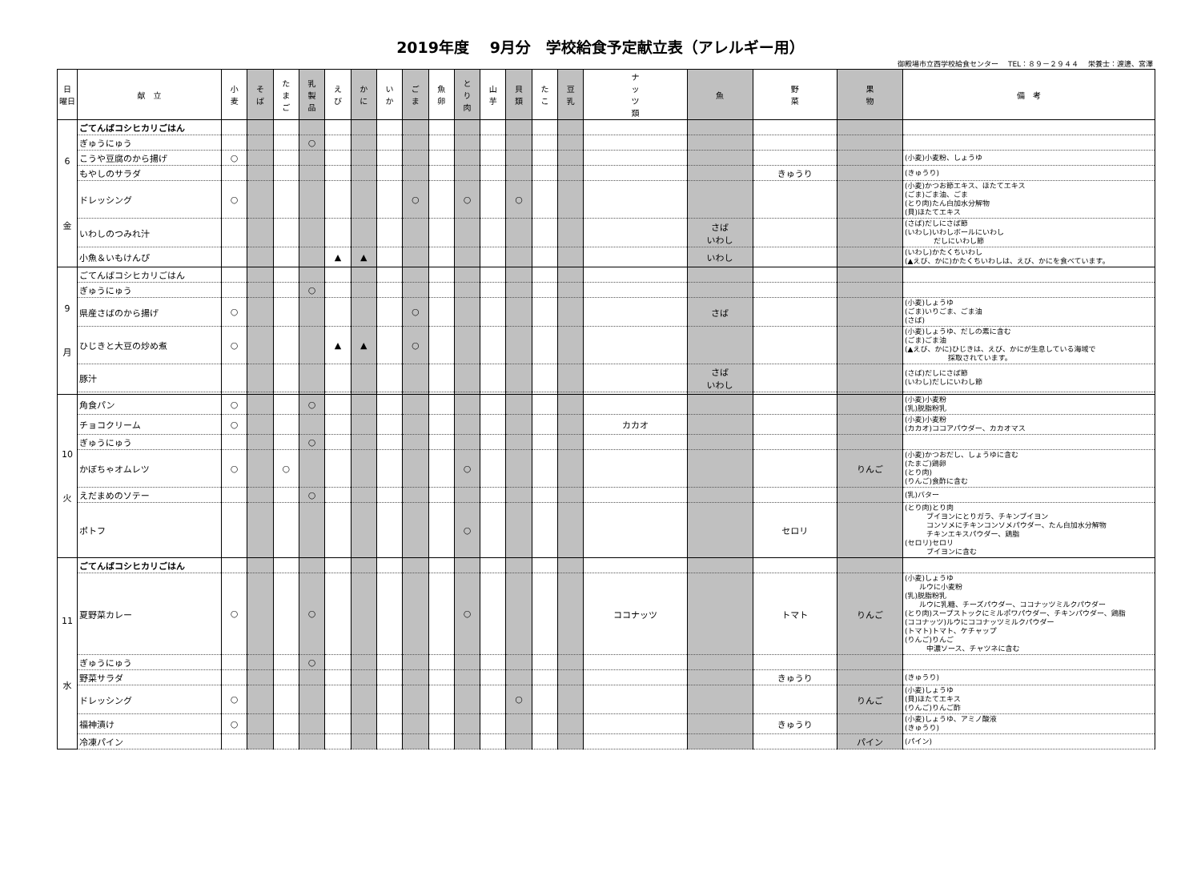2019年度　 9月分　学校給食予定献立表（アレルギー用）
御殿場市立西学校給食センター　 TEL：８９－２９４４　 栄養士：渡邊、宮澤
| 日 曜日 | 献 立 | 小 麦 | そ ば | た ま ご | 乳 製 品 | え び | か に | い か | ご ま | 魚 卵 | と り 肉 | 山 芋 | 貝 類 | た こ | 豆 乳 | ナ ッ ツ 類 | 魚 | 野 菜 | 果 物 | 備 考 |
| --- | --- | --- | --- | --- | --- | --- | --- | --- | --- | --- | --- | --- | --- | --- | --- | --- | --- | --- | --- | --- |
| 6 金 | ごてんばコシヒカリごはん | | | | | | | | | | | | | | | | | | | |
| | ぎゅうにゅう | | | | ○ | | | | | | | | | | | | | | | |
| | こうや豆腐のから揚げ | ○ | | | | | | | | | | | | | | | | | | (小麦)小麦粉、しょうゆ |
| | もやしのサラダ | | | | | | | | | | | | | | | | | きゅうり | | (きゅうり) |
| | ドレッシング | ○ | | | | | | | ○ | | ○ | | ○ | | | | | | | (小麦)かつお節エキス、ほたてエキス (ごま)ごま油、ごま (とり肉)たん白加水分解物 (貝)ほたてエキス |
| | いわしのつみれ汁 | | | | | | | | | | | | | | | | さば いわし | | | (さば)だしにさば節 (いわし)いわしボールにいわし だしにいわし節 |
| | 小魚＆いもけんぴ | | | | | ▲ | ▲ | | | | | | | | | | いわし | | | (いわし)かたくちいわし (▲えび、かに)かたくちいわしは、えび、かにを食べています。 |
| 9 月 | ごてんばコシヒカリごはん | | | | | | | | | | | | | | | | | | | |
| | ぎゅうにゅう | | | | ○ | | | | | | | | | | | | | | | |
| | 県産さばのから揚げ | ○ | | | | | | | ○ | | | | | | | | さば | | | (小麦)しょうゆ (ごま)いりごま、ごま油 (さば) |
| | ひじきと大豆の炒め煮 | ○ | | | | ▲ | ▲ | | ○ | | | | | | | | | | | (小麦)しょうゆ、だしの素に含む (ごま)ごま油 (▲えび、かに)ひじきは、えび、かにが生息している海域で 採取されています。 |
| | 豚汁 | | | | | | | | | | | | | | | | さば いわし | | | (さば)だしにさば節 (いわし)だしにいわし節 |
| 10 火 | 角食パン | ○ | | | ○ | | | | | | | | | | | | | | | (小麦)小麦粉 (乳)脱脂粉乳 |
| | チョコクリーム | ○ | | | | | | | | | | | | | | カカオ | | | | (小麦)小麦粉 (カカオ)ココアパウダー、カカオマス |
| | ぎゅうにゅう | | | | ○ | | | | | | | | | | | | | | | |
| | かぼちゃオムレツ | ○ | | ○ | | | | | | | ○ | | | | | | | | りんご | (小麦)かつおだし、しょうゆに含む (たまご)鶏卵 (とり肉) (りんご)食酢に含む |
| | えだまめのソテー | | | | ○ | | | | | | | | | | | | | | | (乳)バター |
| | ポトフ | | | | | | | | | | ○ | | | | | | | セロリ | | (とり肉)とり肉 ブイヨンにとりガラ、チキンブイヨン コンソメにチキンコンソメパウダー、たん白加水分解物 チキンエキスパウダー、鶏脂 (セロリ)セロリ ブイヨンに含む |
| 11 水 | ごてんばコシヒカリごはん | | | | | | | | | | | | | | | | | | | |
| | 夏野菜カレー | ○ | | | ○ | | | | | | ○ | | | | | ココナッツ | | トマト | りんご | (小麦)しょうゆ ルウに小麦粉 (乳)脱脂粉乳 ルウに乳糖、チーズパウダー、ココナッツミルクパウダー (とり肉)スープストックにミルポワパウダー、チキンパウダー、鶏脂 (ココナッツ)ルウにココナッツミルクパウダー (トマト)トマト、ケチャップ (りんご)りんご 中濃ソース、チャツネに含む |
| | ぎゅうにゅう | | | | ○ | | | | | | | | | | | | | | | |
| | 野菜サラダ | | | | | | | | | | | | | | | | | きゅうり | | (きゅうり) |
| | ドレッシング | ○ | | | | | | | | | | | ○ | | | | | | りんご | (小麦)しょうゆ (貝)ほたてエキス (りんご)りんご酢 |
| | 福神漬け | ○ | | | | | | | | | | | | | | | | きゅうり | | (小麦)しょうゆ、アミノ酸液 (きゅうり) |
| | 冷凍パイン | | | | | | | | | | | | | | | | | | パイン | (パイン) |